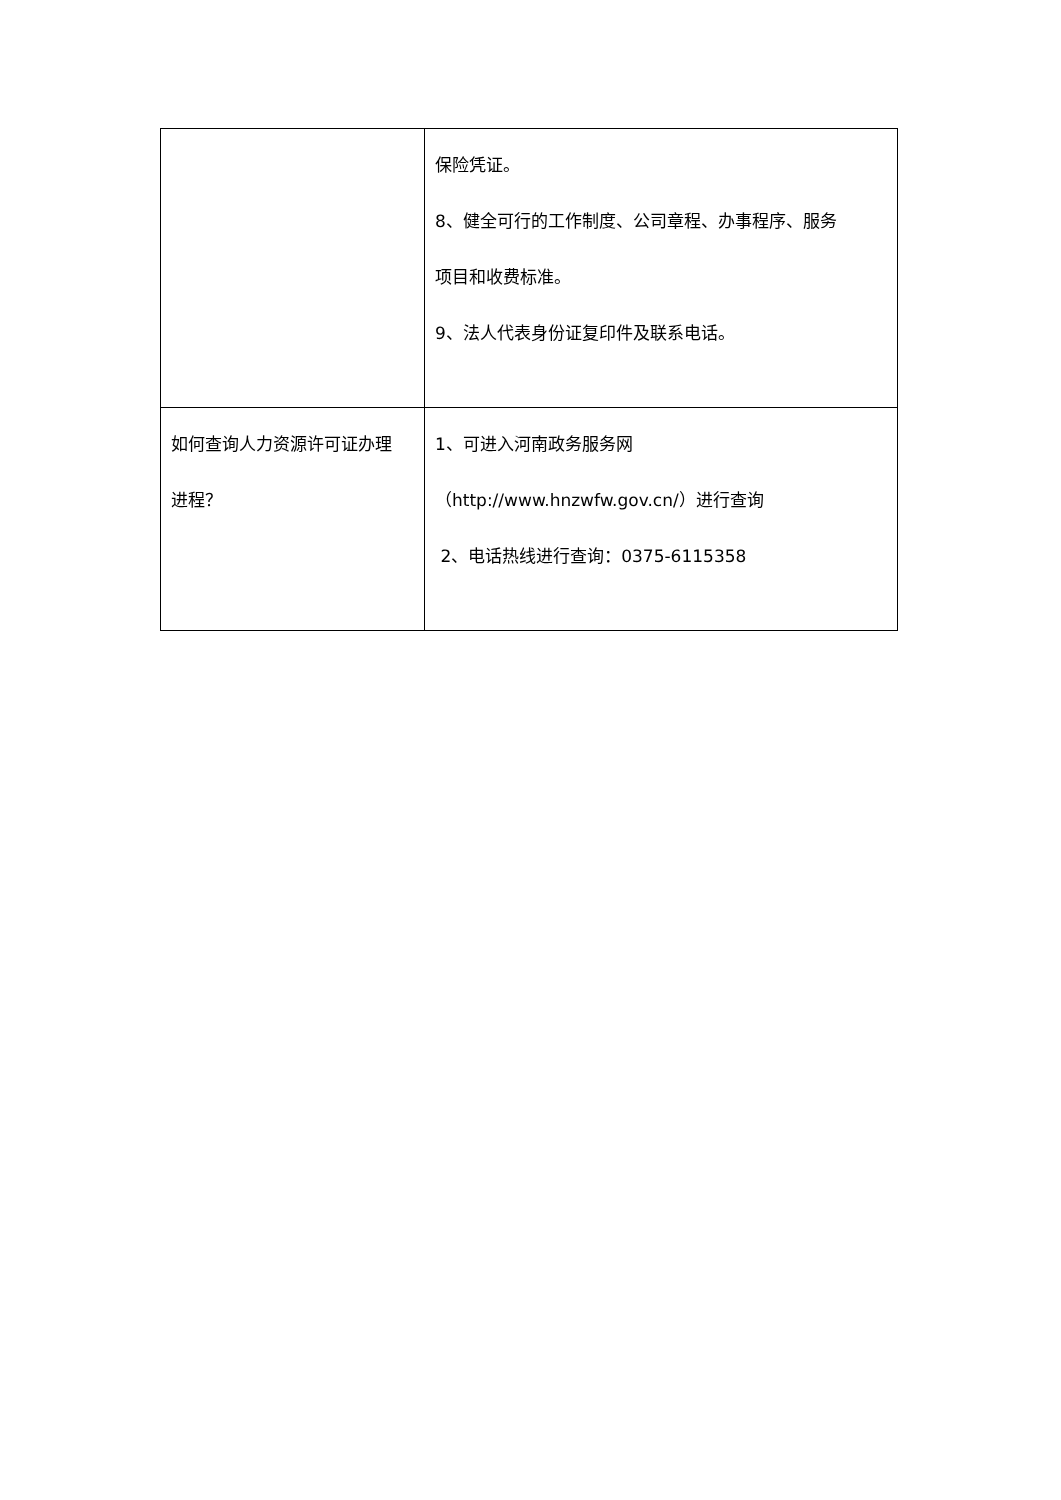| | 保险凭证。 8、健全可行的工作制度、公司章程、办事程序、服务 项目和收费标准。 9、法人代表身份证复印件及联系电话。 |
| 如何查询人力资源许可证办理 进程？ | 1、可进入河南政务服务网 （http://www.hnzwfw.gov.cn/）进行查询 2、电话热线进行查询：0375-6115358 |